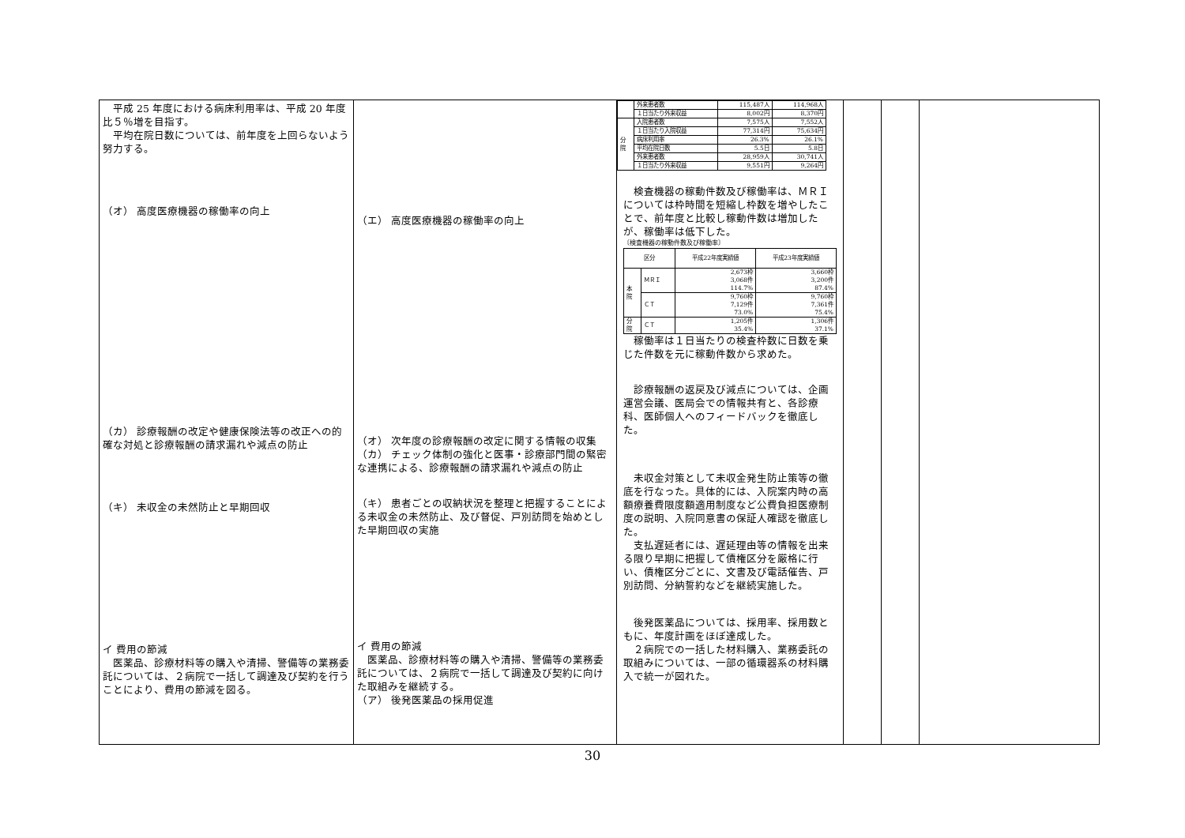平成 25 年度における病床利用率は、平成 20 年度比５％増を目指す。
　平均在院日数については、前年度を上回らないよう努力する。
（オ） 高度医療機器の稼働率の向上
（カ） 診療報酬の改定や健康保険法等の改正への的確な対処と診療報酬の請求漏れや減点の防止
（キ） 未収金の未然防止と早期回収
イ 費用の節減
　医薬品、診療材料等の購入や清掃、警備等の業務委託については、２病院で一括して調達及び契約を行うことにより、費用の節減を図る。
（エ） 高度医療機器の稼働率の向上
（オ） 次年度の診療報酬の改定に関する情報の収集
（カ） チェック体制の強化と医事・診療部門間の緊密な連携による、診療報酬の請求漏れや減点の防止
（キ） 患者ごとの収納状況を整理と把握することによる未収金の未然防止、及び督促、戸別訪問を始めとした早期回収の実施
イ 費用の節減
　医薬品、診療材料等の購入や清掃、警備等の業務委託については、２病院で一括して調達及び契約に向けた取組みを継続する。
（ア） 後発医薬品の採用促進
| | 外来患者数 | 115,487人 | 114,968人 |
| | １日当たり外来収益 | 8,002円 | 8,370円 |
| 分 院 | 入院患者数 | 7,575人 | 7,552人 |
| | １日当たり入院収益 | 77,314円 | 75,634円 |
| | 病床利用率 | 26.3% | 26.1% |
| | 平均在院日数 | 5.5日 | 5.8日 |
| | 外来患者数 | 28,959人 | 30,741人 |
| | １日当たり外来収益 | 9,551円 | 9,264円 |
　検査機器の稼動件数及び稼働率は、ＭＲＩについては枠時間を短縮し枠数を増やしたことで、前年度と比較し稼動件数は増加したが、稼働率は低下した。
〔検査機器の稼動件数及び稼働率〕
| 区分 | | 平成22年度実績値 | 平成23年度実績値 |
| --- | --- | --- | --- |
| 本 院 | ＭＲＩ | 2,673枠 3,068件 114.7% | 3,660枠 3,200件 87.4% |
| | ＣＴ | 9,760枠 7,129件 73.0% | 9,760枠 7,361件 75.4% |
| 分 院 | ＣＴ | 1,205件 35.4% | 1,306件 37.1% |
　稼働率は１日当たりの検査枠数に日数を乗じた件数を元に稼動件数から求めた。
　診療報酬の返戻及び減点については、企画運営会議、医局会での情報共有と、各診療科、医師個人へのフィードバックを徹底した。
　未収金対策として未収金発生防止策等の徹底を行なった。具体的には、入院案内時の高額療養費限度額適用制度など公費負担医療制度の説明、入院同意書の保証人確認を徹底した。
　支払遅延者には、遅延理由等の情報を出来る限り早期に把握して債権区分を厳格に行い、債権区分ごとに、文書及び電話催告、戸別訪問、分納誓約などを継続実施した。
　後発医薬品については、採用率、採用数ともに、年度計画をほぼ達成した。
　２病院での一括した材料購入、業務委託の取組みについては、一部の循環器系の材料購入で統一が図れた。
30